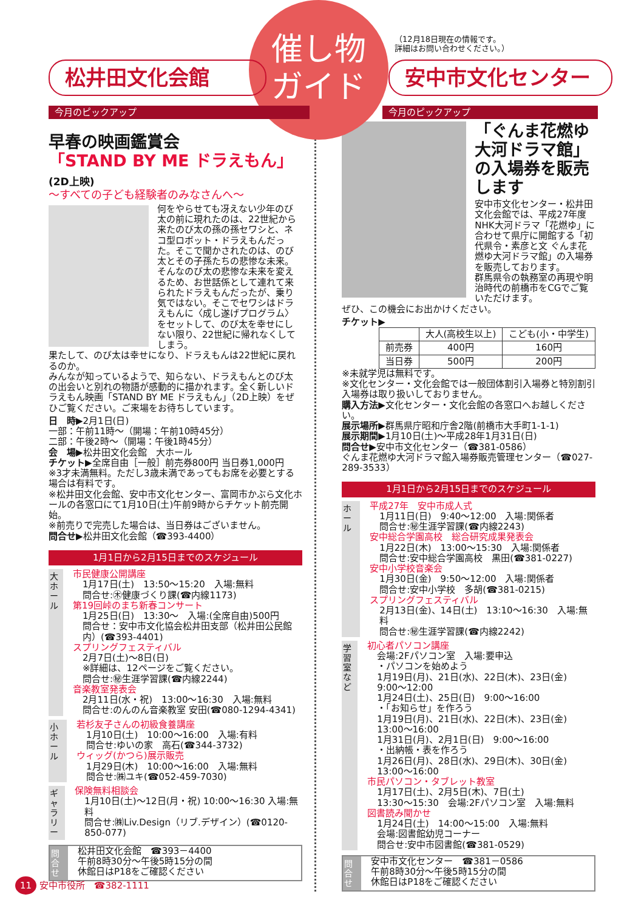催し物
ガイド
（12月18日現在の情報です。
詳細はお問い合わせください。）
松井田文化会館 安中市文化センター
今月のピックアップ 今月のピックアップ
早春の映画鑑賞会
「STAND BY ME ドラえもん」(2D上映)
～すべての子ども経験者のみなさんへ～
何をやらせても冴えない少年のび太の前に現れたのは、22世紀から来たのび太の孫の孫セワシと、ネコ型ロボット・ドラえもんだった。そこで聞かされたのは、のび太とその子孫たちの悲惨な未来。
そんなのび太の悲惨な未来を変えるため、お世話係として連れて来られたドラえもんだったが、乗り気ではない。そこでセワシはドラえもんに〈成し遂げプログラム〉をセットして、のび太を幸せにしない限り、22世紀に帰れなくしてしまう。
果たして、のび太は幸せになり、ドラえもんは22世紀に戻れるのか。
みんなが知っているようで、知らない、ドラえもんとのび太の出会いと別れの物語が感動的に描かれます。全く新しいドラえもん映画「STAND BY ME ドラえもん」（2D上映）をぜひご覧ください。ご来場をお待ちしています。
日　時▶2月1日(日)
一部：午前11時～（開場：午前10時45分）
二部：午後2時～（開場：午後1時45分）
会　場▶松井田文化会館　大ホール
チケット▶全席自由［一般］前売券800円 当日券1,000円
※3才未満無料。ただし3歳未満であってもお席を必要とする場合は有料です。
※松井田文化会館、安中市文化センター、富岡市かぶら文化ホールの各窓口にて1月10日(土)午前9時からチケット前売開始。
※前売りで完売した場合は、当日券はございません。
問合せ▶松井田文化会館（☎393-4400）
1月1日から2月15日までのスケジュール
大ホール
市民健康公開講座
1月17日(土)　13:50～15:20　入場:無料
問合せ:㊍健康づくり課(☎内線1173)
第19回峠のまち新春コンサート
1月25日(日)　13:30～　入場:(全席自由)500円
問合せ：安中市文化協会松井田支部（松井田公民館内）(☎393-4401)
スプリングフェスティバル
2月7日(土)～8日(日)
※詳細は、12ページをご覧ください。
問合せ:㊙生涯学習課(☎内線2244)
音楽教室発表会
2月11日(水・祝)　13:00～16:30　入場:無料
問合せ:のんのん音楽教室 安田(☎080-1294-4341)
小ホール
若杉友子さんの初級食養講座
1月10日(土)　10:00～16:00　入場:有料
問合せ:ゆいの家　高石(☎344-3732)
ウィッグ(かつら)展示販売
1月29日(木)　10:00～16:00　入場:無料
問合せ:㈱ユキ(☎052-459-7030)
ギャラリー
保険無料相談会
1月10日(土)～12日(月・祝) 10:00～16:30 入場:無料
問合せ:㈱Liv.Design（リブ.デザイン）(☎0120-850-077)
問合せ
松井田文化会館　☎393－4400
午前8時30分～午後5時15分の間
休館日はP18をご確認ください
「ぐんま花燃ゆ大河ドラマ館」の入場券を販売します
安中市文化センター・松井田文化会館では、平成27年度NHK大河ドラマ「花燃ゆ」に合わせて県庁に開館する「初代県令・素彦と文 ぐんま花燃ゆ大河ドラマ館」の入場券を販売しております。
群馬県令の執務室の再現や明治時代の前橋市をCGでご覧いただけます。
ぜひ、この機会にお出かけください。
チケット▶
| | 大人(高校生以上) | こども(小・中学生) |
| --- | --- | --- |
| 前売券 | 400円 | 160円 |
| 当日券 | 500円 | 200円 |
※未就学児は無料です。
※文化センター・文化会館では一般団体割引入場券と特別割引入場券は取り扱いしておりません。
購入方法▶文化センター・文化会館の各窓口へお越しください。
展示場所▶群馬県庁昭和庁舎2階(前橋市大手町1-1-1)
展示期間▶1月10日(土)～平成28年1月31日(日)
問合せ▶安中市文化センター（☎381-0586）
ぐんま花燃ゆ大河ドラマ館入場券販売管理センター（☎027-289-3533）
1月1日から2月15日までのスケジュール
ホール
平成27年　安中市成人式
1月11日(日)　9:40～12:00　入場:関係者
問合せ:㊙生涯学習課(☎内線2243)
安中総合学園高校　総合研究成果発表会
1月22日(木)　13:00～15:30　入場:関係者
問合せ:安中総合学園高校　黒田(☎381-0227)
安中小学校音楽会
1月30日(金)　9:50～12:00　入場:関係者
問合せ:安中小学校　多胡(☎381-0215)
スプリングフェスティバル
2月13日(金)、14日(土)　13:10～16:30　入場:無料
問合せ:㊙生涯学習課(☎内線2242)
学習室など
初心者パソコン講座
会場:2Fパソコン室　入場:要申込
・パソコンを始めよう
1月19日(月)、21日(水)、22日(木)、23日(金)　9:00～12:00
1月24日(土)、25日(日)　9:00～16:00
・「お知らせ」を作ろう
1月19日(月)、21日(水)、22日(木)、23日(金)　13:00～16:00
1月31日(月)、2月1日(日)　9:00～16:00
・出納帳・表を作ろう
1月26日(月)、28日(水)、29日(木)、30日(金)　13:00～16:00
市民パソコン・タブレット教室
1月17日(土)、2月5日(木)、7日(土)
13:30～15:30　会場:2Fパソコン室　入場:無料
図書読み聞かせ
1月24日(土)　14:00～15:00　入場:無料
会場:図書館幼児コーナー
問合せ:安中市図書館(☎381-0529)
問合せ
安中市文化センター　☎381－0586
午前8時30分～午後5時15分の間
休館日はP18をご確認ください
11 安中市役所　☎382-1111